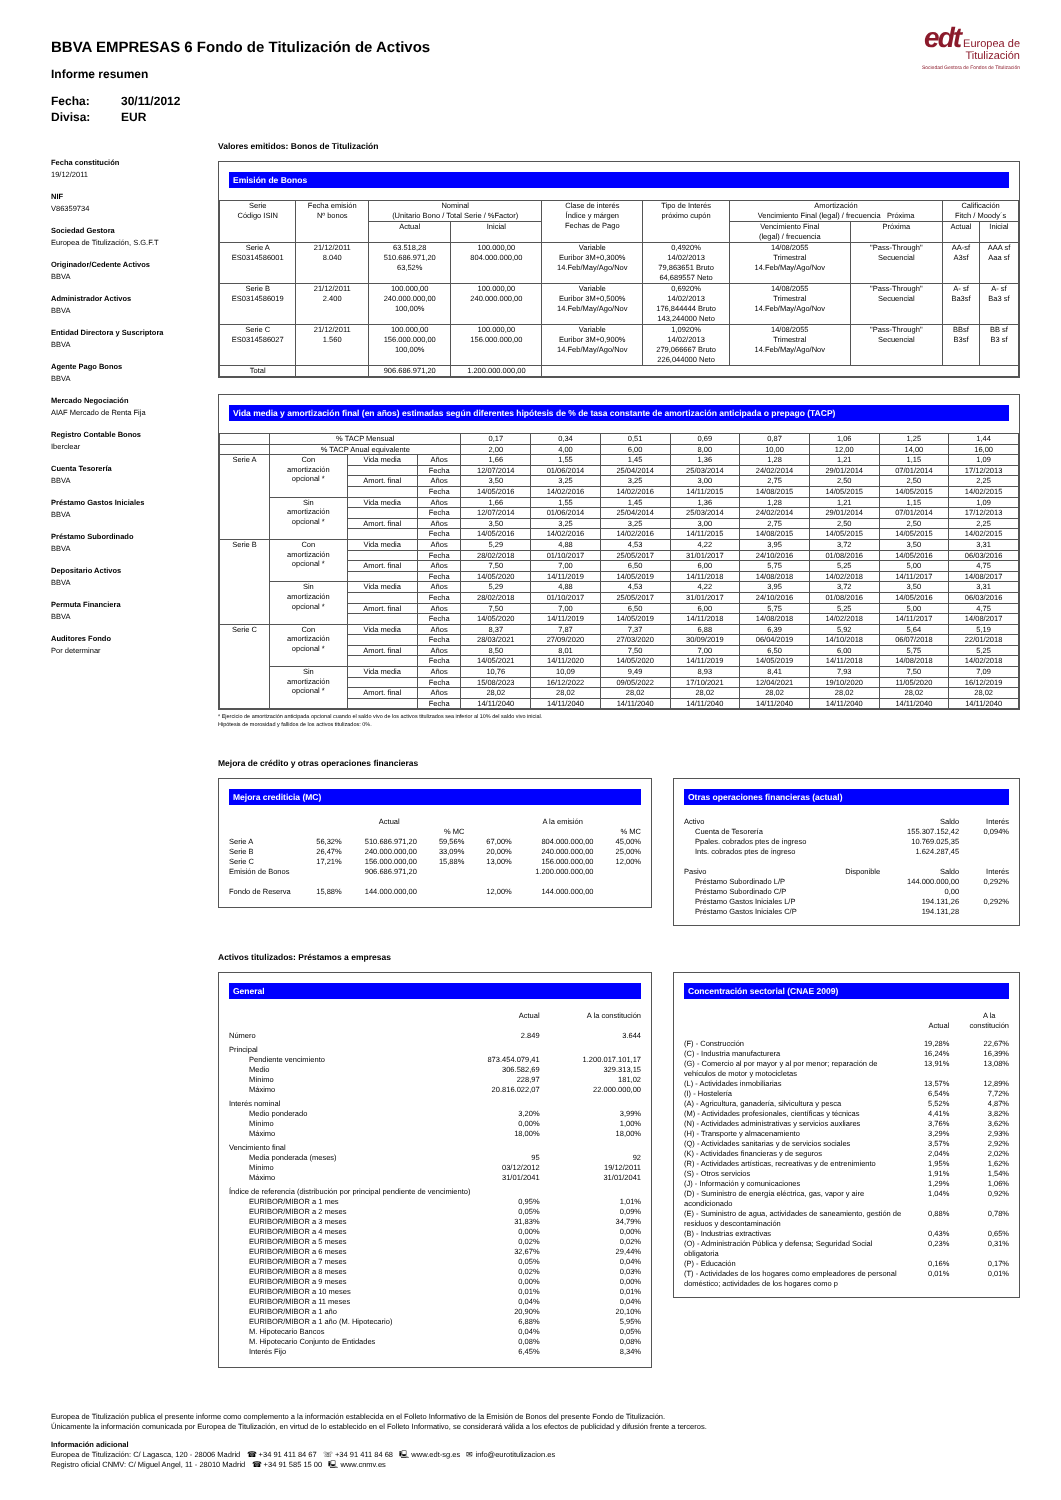BBVA EMPRESAS 6 Fondo de Titulización de Activos
Informe resumen
Fecha: 30/11/2012
Divisa: EUR
edt Europea de
Titulización
Sociedad Gestora de Fondos de Titulización
Fecha constitución
19/12/2011
NIF
V86359734
Sociedad Gestora
Europea de Titulización, S.G.F.T
Originador/Cedente Activos
BBVA
Administrador Activos
BBVA
Entidad Directora y Suscriptora
BBVA
Agente Pago Bonos
BBVA
Mercado Negociación
AIAF Mercado de Renta Fija
Registro Contable Bonos
Iberclear
Cuenta Tesorería
BBVA
Préstamo Gastos Iniciales
BBVA
Préstamo Subordinado
BBVA
Depositario Activos
BBVA
Permuta Financiera
BBVA
Auditores Fondo
Por determinar
Valores emitidos: Bonos de Titulización
Emisión de Bonos
| Serie Código ISIN | Fecha emisión Nº bonos | Nominal (Unitario Bono / Total Serie / %Factor) | | Clase de interés Índice y márgen Fechas de Pago | Tipo de Interés próximo cupón | Amortización Vencimiento Final (legal) / frecuencia Próxima | | Calificación Fitch / Moody´s | |
| --- | --- | --- | --- | --- | --- | --- | --- | --- | --- |
| | | Actual | Inicial | | | Vencimiento Final (legal) / frecuencia | Próxima | Actual | Inicial |
| Serie A ES0314586001 | 21/12/2011 8.040 | 63.518,28 510.686.971,20 63,52% | 100.000,00 804.000.000,00 | Variable Euribor 3M+0,300% 14.Feb/May/Ago/Nov | 0,4920% 14/02/2013 79,863651 Bruto 64,689557 Neto | 14/08/2055 Trimestral 14.Feb/May/Ago/Nov | "Pass-Through" Secuencial | AA-sf A3sf | AAA sf Aaa sf |
| Serie B ES0314586019 | 21/12/2011 2.400 | 100.000,00 240.000.000,00 100,00% | 100.000,00 240.000.000,00 | Variable Euribor 3M+0,500% 14.Feb/May/Ago/Nov | 0,6920% 14/02/2013 176,844444 Bruto 143,244000 Neto | 14/08/2055 Trimestral 14.Feb/May/Ago/Nov | "Pass-Through" Secuencial | A- sf Ba3sf | A- sf Ba3 sf |
| Serie C ES0314586027 | 21/12/2011 1.560 | 100.000,00 156.000.000,00 100,00% | 100.000,00 156.000.000,00 | Variable Euribor 3M+0,900% 14.Feb/May/Ago/Nov | 1,0920% 14/02/2013 279,066667 Bruto 226,044000 Neto | 14/08/2055 Trimestral 14.Feb/May/Ago/Nov | "Pass-Through" Secuencial | BBsf B3sf | BB sf B3 sf |
| Total | | 906.686.971,20 | 1.200.000.000,00 | | | | | | |
Vida media y amortización final (en años) estimadas según diferentes hipótesis de % de tasa constante de amortización anticipada o prepago (TACP)
| | % TACP Mensual | | | 0,17 | 0,34 | 0,51 | 0,69 | 0,87 | 1,06 | 1,25 | 1,44 |
| | % TACP Anual equivalente | | | 2,00 | 4,00 | 6,00 | 8,00 | 10,00 | 12,00 | 14,00 | 16,00 |
| Serie A | Con amortización opcional * | Vida media | Años | 1,66 | 1,55 | 1,45 | 1,36 | 1,28 | 1,21 | 1,15 | 1,09 |
| | | | Fecha | 12/07/2014 | 01/06/2014 | 25/04/2014 | 25/03/2014 | 24/02/2014 | 29/01/2014 | 07/01/2014 | 17/12/2013 |
| | | Amort. final | Años | 3,50 | 3,25 | 3,25 | 3,00 | 2,75 | 2,50 | 2,50 | 2,25 |
| | | | Fecha | 14/05/2016 | 14/02/2016 | 14/02/2016 | 14/11/2015 | 14/08/2015 | 14/05/2015 | 14/05/2015 | 14/02/2015 |
| | Sin amortización opcional * | Vida media | Años | 1,66 | 1,55 | 1,45 | 1,36 | 1,28 | 1,21 | 1,15 | 1,09 |
| | | | Fecha | 12/07/2014 | 01/06/2014 | 25/04/2014 | 25/03/2014 | 24/02/2014 | 29/01/2014 | 07/01/2014 | 17/12/2013 |
| | | Amort. final | Años | 3,50 | 3,25 | 3,25 | 3,00 | 2,75 | 2,50 | 2,50 | 2,25 |
| | | | Fecha | 14/05/2016 | 14/02/2016 | 14/02/2016 | 14/11/2015 | 14/08/2015 | 14/05/2015 | 14/05/2015 | 14/02/2015 |
| Serie B | Con amortización opcional * | Vida media | Años | 5,29 | 4,88 | 4,53 | 4,22 | 3,95 | 3,72 | 3,50 | 3,31 |
| | | | Fecha | 28/02/2018 | 01/10/2017 | 25/05/2017 | 31/01/2017 | 24/10/2016 | 01/08/2016 | 14/05/2016 | 06/03/2016 |
| | | Amort. final | Años | 7,50 | 7,00 | 6,50 | 6,00 | 5,75 | 5,25 | 5,00 | 4,75 |
| | | | Fecha | 14/05/2020 | 14/11/2019 | 14/05/2019 | 14/11/2018 | 14/08/2018 | 14/02/2018 | 14/11/2017 | 14/08/2017 |
| | Sin amortización opcional * | Vida media | Años | 5,29 | 4,88 | 4,53 | 4,22 | 3,95 | 3,72 | 3,50 | 3,31 |
| | | | Fecha | 28/02/2018 | 01/10/2017 | 25/05/2017 | 31/01/2017 | 24/10/2016 | 01/08/2016 | 14/05/2016 | 06/03/2016 |
| | | Amort. final | Años | 7,50 | 7,00 | 6,50 | 6,00 | 5,75 | 5,25 | 5,00 | 4,75 |
| | | | Fecha | 14/05/2020 | 14/11/2019 | 14/05/2019 | 14/11/2018 | 14/08/2018 | 14/02/2018 | 14/11/2017 | 14/08/2017 |
| Serie C | Con amortización opcional * | Vida media | Años | 8,37 | 7,87 | 7,37 | 6,88 | 6,39 | 5,92 | 5,64 | 5,19 |
| | | | Fecha | 28/03/2021 | 27/09/2020 | 27/03/2020 | 30/09/2019 | 06/04/2019 | 14/10/2018 | 06/07/2018 | 22/01/2018 |
| | | Amort. final | Años | 8,50 | 8,01 | 7,50 | 7,00 | 6,50 | 6,00 | 5,75 | 5,25 |
| | | | Fecha | 14/05/2021 | 14/11/2020 | 14/05/2020 | 14/11/2019 | 14/05/2019 | 14/11/2018 | 14/08/2018 | 14/02/2018 |
| | Sin amortización opcional * | Vida media | Años | 10,76 | 10,09 | 9,49 | 8,93 | 8,41 | 7,93 | 7,50 | 7,09 |
| | | | Fecha | 15/08/2023 | 16/12/2022 | 09/05/2022 | 17/10/2021 | 12/04/2021 | 19/10/2020 | 11/05/2020 | 16/12/2019 |
| | | Amort. final | Años | 28,02 | 28,02 | 28,02 | 28,02 | 28,02 | 28,02 | 28,02 | 28,02 |
| | | | Fecha | 14/11/2040 | 14/11/2040 | 14/11/2040 | 14/11/2040 | 14/11/2040 | 14/11/2040 | 14/11/2040 | 14/11/2040 |
* Ejercicio de amortización anticipada opcional cuando el saldo vivo de los activos titulizados sea inferior al 10% del saldo vivo inicial.
Hipótesis de morosidad y fallidos de los activos titulizados: 0%.
Mejora de crédito y otras operaciones financieras
Mejora crediticia (MC)
| | | Actual | | | A la emisión | |
| | | | % MC | | | % MC |
| Serie A | 56,32% | 510.686.971,20 | 59,56% | 67,00% | 804.000.000,00 | 45,00% |
| Serie B | 26,47% | 240.000.000,00 | 33,09% | 20,00% | 240.000.000,00 | 25,00% |
| Serie C | 17,21% | 156.000.000,00 | 15,88% | 13,00% | 156.000.000,00 | 12,00% |
| Emisión de Bonos | | 906.686.971,20 | | | 1.200.000.000,00 | |
| Fondo de Reserva | 15,88% | 144.000.000,00 | | 12,00% | 144.000.000,00 | |
Otras operaciones financieras (actual)
| Activo | | Saldo | Interés |
| Cuenta de Tesorería | | 155.307.152,42 | 0,094% |
| Ppales. cobrados ptes de ingreso | | 10.769.025,35 | |
| Ints. cobrados ptes de ingreso | | 1.624.287,45 | |
| Pasivo | Disponible | Saldo | Interés |
| Préstamo Subordinado L/P | | 144.000.000,00 | 0,292% |
| Préstamo Subordinado C/P | | 0,00 | |
| Préstamo Gastos Iniciales L/P | | 194.131,26 | 0,292% |
| Préstamo Gastos Iniciales C/P | | 194.131,28 | |
Activos titulizados: Préstamos a empresas
General
| | Actual | A la constitución |
| Número | 2.849 | 3.644 |
| Principal | | |
| Pendiente vencimiento | 873.454.079,41 | 1.200.017.101,17 |
| Medio | 306.582,69 | 329.313,15 |
| Mínimo | 228,97 | 181,02 |
| Máximo | 20.816.022,07 | 22.000.000,00 |
| Interés nominal | | |
| Medio ponderado | 3,20% | 3,99% |
| Mínimo | 0,00% | 1,00% |
| Máximo | 18,00% | 18,00% |
| Vencimiento final | | |
| Media ponderada (meses) | 95 | 92 |
| Mínimo | 03/12/2012 | 19/12/2011 |
| Máximo | 31/01/2041 | 31/01/2041 |
| Índice de referencia (distribución por principal pendiente de vencimiento) | | |
| EURIBOR/MIBOR a 1 mes | 0,95% | 1,01% |
| EURIBOR/MIBOR a 2 meses | 0,05% | 0,09% |
| EURIBOR/MIBOR a 3 meses | 31,83% | 34,79% |
| EURIBOR/MIBOR a 4 meses | 0,00% | 0,00% |
| EURIBOR/MIBOR a 5 meses | 0,02% | 0,02% |
| EURIBOR/MIBOR a 6 meses | 32,67% | 29,44% |
| EURIBOR/MIBOR a 7 meses | 0,05% | 0,04% |
| EURIBOR/MIBOR a 8 meses | 0,02% | 0,03% |
| EURIBOR/MIBOR a 9 meses | 0,00% | 0,00% |
| EURIBOR/MIBOR a 10 meses | 0,01% | 0,01% |
| EURIBOR/MIBOR a 11 meses | 0,04% | 0,04% |
| EURIBOR/MIBOR a 1 año | 20,90% | 20,10% |
| EURIBOR/MIBOR a 1 año (M. Hipotecario) | 6,88% | 5,95% |
| M. Hipotecario Bancos | 0,04% | 0,05% |
| M. Hipotecario Conjunto de Entidades | 0,08% | 0,08% |
| Interés Fijo | 6,45% | 8,34% |
Concentración sectorial (CNAE 2009)
| | Actual | A la constitución |
| (F) - Construcción | 19,28% | 22,67% |
| (C) - Industria manufacturera | 16,24% | 16,39% |
| (G) - Comercio al por mayor y al por menor; reparación de vehículos de motor y motocicletas | 13,91% | 13,08% |
| (L) - Actividades inmobiliarias | 13,57% | 12,89% |
| (I) - Hostelería | 6,54% | 7,72% |
| (A) - Agricultura, ganadería, silvicultura y pesca | 5,52% | 4,87% |
| (M) - Actividades profesionales, científicas y técnicas | 4,41% | 3,82% |
| (N) - Actividades administrativas y servicios auxliares | 3,76% | 3,62% |
| (H) - Transporte y almacenamiento | 3,29% | 2,93% |
| (Q) - Actividades sanitarias y de servicios sociales | 3,57% | 2,92% |
| (K) - Actividades financieras y de seguros | 2,04% | 2,02% |
| (R) - Actividades artísticas, recreativas y de entrenimiento | 1,95% | 1,62% |
| (S) - Otros servicios | 1,91% | 1,54% |
| (J) - Información y comunicaciones | 1,29% | 1,06% |
| (D) - Suministro de energía eléctrica, gas, vapor y aire acondicionado | 1,04% | 0,92% |
| (E) - Suministro de agua, actividades de saneamiento, gestión de residuos y descontaminación | 0,88% | 0,78% |
| (B) - Industrias extractivas | 0,43% | 0,65% |
| (O) - Administración Pública y defensa; Seguridad Social obligatoria | 0,23% | 0,31% |
| (P) - Educación | 0,16% | 0,17% |
| (T) - Actividades de los hogares como empleadores de personal doméstico; actividades de los hogares como p | 0,01% | 0,01% |
Europea de Titulización publica el presente informe como complemento a la información establecida en el Folleto Informativo de la Emisión de Bonos del presente Fondo de Titulización.
Únicamente la información comunicada por Europea de Titulización, en virtud de lo establecido en el Folleto Informativo, se considerará válida a los efectos de publicidad y difusión frente a terceros.
Información adicional
Europea de Titulización: C/ Lagasca, 120 - 28006 Madrid ☎ +34 91 411 84 67 ☏ +34 91 411 84 68 🖳 www.edt-sg.es ✉ info@eurotitulizacion.es
Registro oficial CNMV: C/ Miguel Angel, 11 - 28010 Madrid ☎ +34 91 585 15 00 🖳 www.cnmv.es